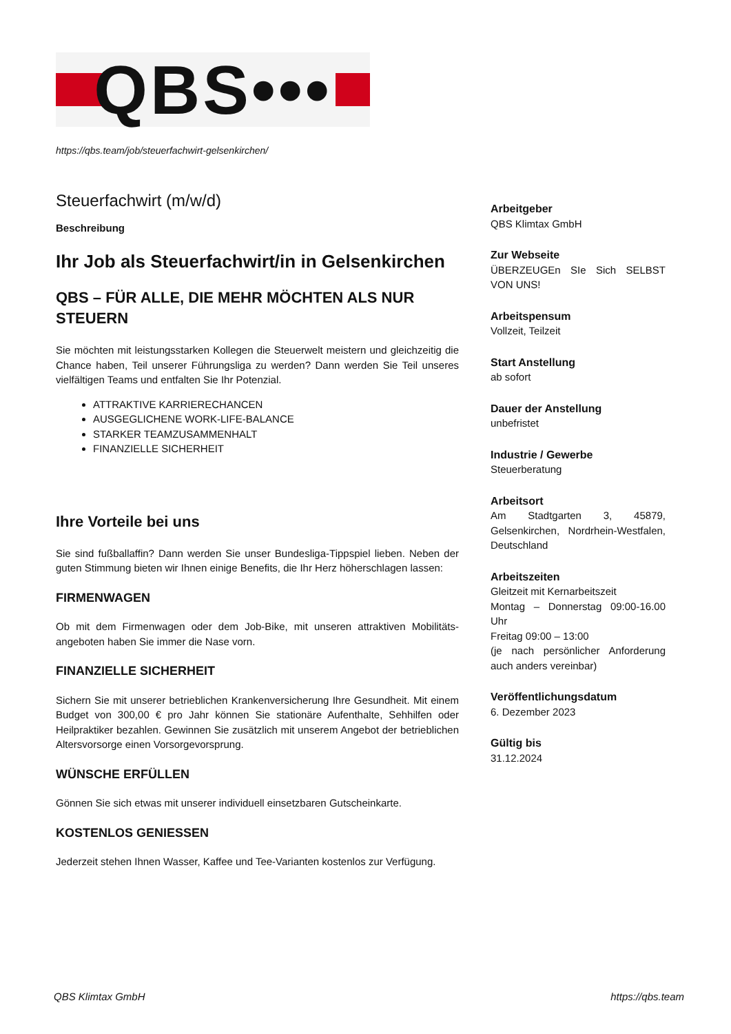QBS•••
https://qbs.team/job/steuerfachwirt-gelsenkirchen/
Steuerfachwirt (m/w/d)
Beschreibung
Ihr Job als Steuerfachwirt/in in Gelsenkirchen
QBS – FÜR ALLE, DIE MEHR MÖCHTEN ALS NUR STEUERN
Sie möchten mit leistungsstarken Kollegen die Steuerwelt meistern und gleichzeitig die Chance haben, Teil unserer Führungsliga zu werden? Dann werden Sie Teil unseres vielfältigen Teams und entfalten Sie Ihr Potenzial.
ATTRAKTIVE KARRIERECHANCEN
AUSGEGLICHENE WORK-LIFE-BALANCE
STARKER TEAMZUSAMMENHALT
FINANZIELLE SICHERHEIT
Ihre Vorteile bei uns
Sie sind fußballaffin? Dann werden Sie unser Bundesliga-Tippspiel lieben. Neben der guten Stimmung bieten wir Ihnen einige Benefits, die Ihr Herz höherschlagen lassen:
FIRMENWAGEN
Ob mit dem Firmenwagen oder dem Job-Bike, mit unseren attraktiven Mobilitäts­angeboten haben Sie immer die Nase vorn.
FINANZIELLE SICHERHEIT
Sichern Sie mit unserer betrieblichen Krankenversicherung Ihre Gesundheit. Mit einem Budget von 300,00 € pro Jahr können Sie stationäre Aufenthalte, Sehhilfen oder Heilpraktiker bezahlen. Gewinnen Sie zusätzlich mit unserem Angebot der betrieblichen Altersvorsorge einen Vorsorgevorsprung.
WÜNSCHE ERFÜLLEN
Gönnen Sie sich etwas mit unserer individuell einsetzbaren Gutscheinkarte.
KOSTENLOS GENIESSEN
Jederzeit stehen Ihnen Wasser, Kaffee und Tee-Varianten kostenlos zur Verfügung.
Arbeitgeber
QBS Klimtax GmbH
Zur Webseite
ÜBERZEUGEn SIe Sich SELBST VON UNS!
Arbeitspensum
Vollzeit, Teilzeit
Start Anstellung
ab sofort
Dauer der Anstellung
unbefristet
Industrie / Gewerbe
Steuerberatung
Arbeitsort
Am Stadtgarten 3, 45879, Gelsenkirchen, Nordrhein-Westfalen, Deutschland
Arbeitszeiten
Gleitzeit mit Kernarbeitszeit
Montag – Donnerstag 09:00-16.00 Uhr
Freitag 09:00 – 13:00
(je nach persönlicher Anforderung auch anders vereinbar)
Veröffentlichungsdatum
6. Dezember 2023
Gültig bis
31.12.2024
QBS Klimtax GmbH https://qbs.team